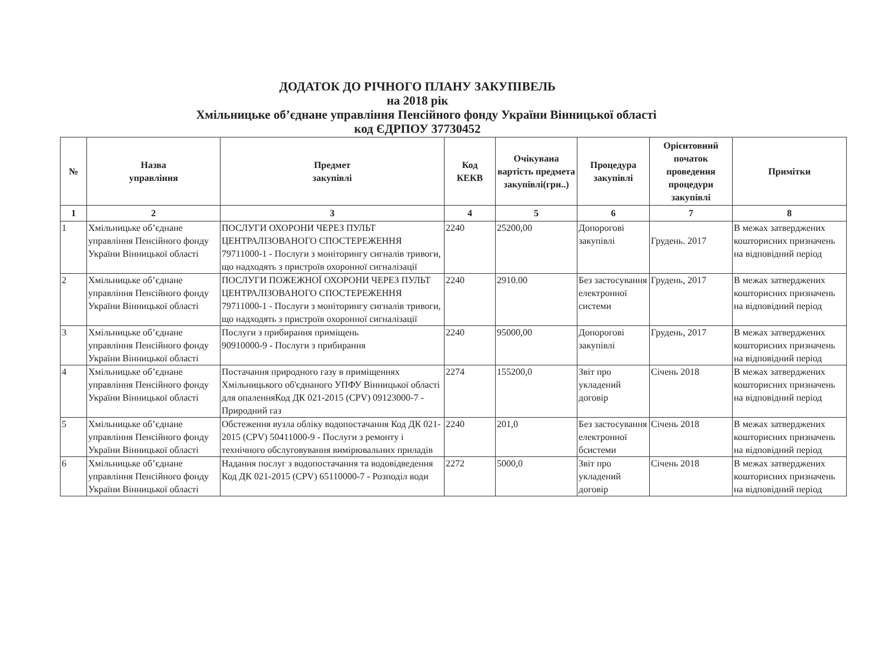ДОДАТОК ДО РІЧНОГО ПЛАНУ ЗАКУПІВЕЛЬ
на 2018 рік
Хмільницьке об’єднане управління Пенсійного фонду України Вінницької області
код ЄДРПОУ 37730452
| № | Назва управління | Предмет закупівлі | Код КЕКВ | Очікувана вартість предмета закупівлі(грн..) | Процедура закупівлі | Орієнтовний початок проведення процедури закупівлі | Примітки |
| --- | --- | --- | --- | --- | --- | --- | --- |
| 1 | 2 | 3 | 4 | 5 | 6 | 7 | 8 |
| 1 | Хмільницьке об’єднане управління Пенсійного фонду України Вінницької області | ПОСЛУГИ ОХОРОНИ ЧЕРЕЗ ПУЛЬТ ЦЕНТРАЛІЗОВАНОГО СПОСТЕРЕЖЕННЯ 79711000-1 - Послуги з моніторингу сигналів тривоги, що надходять з пристроїв охоронної сигналізації | 2240 | 25200,00 | Допорогові закупівлі | Грудень. 2017 | В межах затверджених кошторисних призначень на відповідний період |
| 2 | Хмільницьке об’єднане управління Пенсійного фонду України Вінницької області | ПОСЛУГИ ПОЖЕЖНОЇ ОХОРОНИ ЧЕРЕЗ ПУЛЬТ ЦЕНТРАЛІЗОВАНОГО СПОСТЕРЕЖЕННЯ 79711000-1 - Послуги з моніторингу сигналів тривоги, що надходять з пристроїв охоронної сигналізації | 2240 | 2910.00 | Без застосування електронної системи | Грудень, 2017 | В межах затверджених кошторисних призначень на відповідний період |
| 3 | Хмільницьке об’єднане управління Пенсійного фонду України Вінницької області | Послуги з прибирання приміщень 90910000-9 - Послуги з прибирання | 2240 | 95000,00 | Допорогові закупівлі | Грудень, 2017 | В межах затверджених кошторисних призначень на відповідний період |
| 4 | Хмільницьке об’єднане управління Пенсійного фонду України Вінницької області | Постачання природного газу в приміщеннях Хмільницького об'єднаного УПФУ Вінницької області для опаленняКод ДК 021-2015 (CPV) 09123000-7 - Природний газ | 2274 | 155200,0 | Звіт про укладений договір | Січень 2018 | В межах затверджених кошторисних призначень на відповідний період |
| 5 | Хмільницьке об’єднане управління Пенсійного фонду України Вінницької області | Обстеження вузла обліку водопостачання Код ДК 021-2015 (CPV) 50411000-9 - Послуги з ремонту і технічного обслуговування вимірювальних приладів | 2240 | 201,0 | Без застосування електронної бсистеми | Січень 2018 | В межах затверджених кошторисних призначень на відповідний період |
| 6 | Хмільницьке об’єднане управління Пенсійного фонду України Вінницької області | Надання послуг з водопостачання та водовідведення Код ДК 021-2015 (CPV) 65110000-7 - Розподіл води | 2272 | 5000,0 | Звіт про укладений договір | Січень 2018 | В межах затверджених кошторисних призначень на відповідний період |